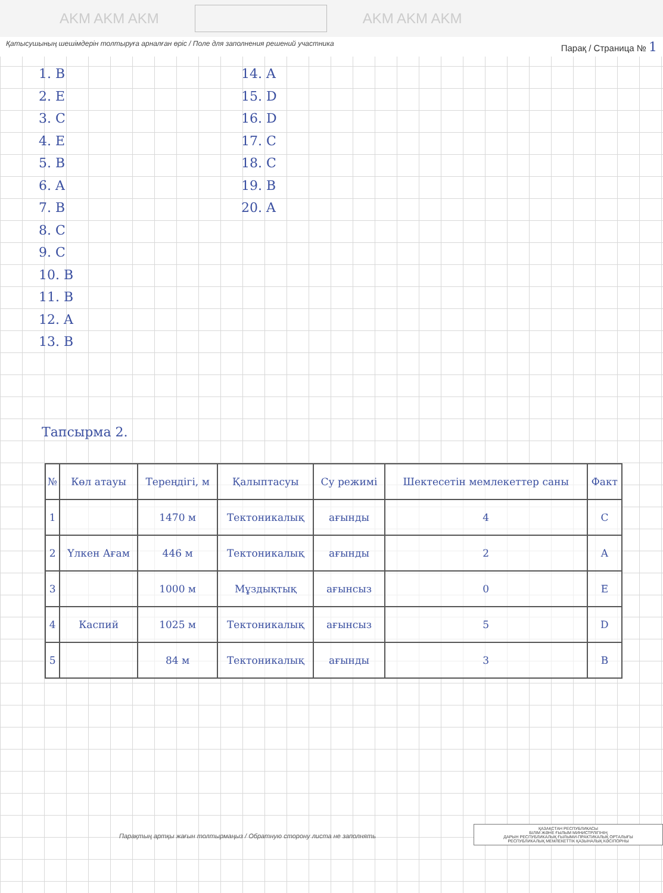AKM AKM AKM
AKM AKM AKM
Қатысушының шешімдерін толтыруға арналған өріс / Поле для заполнения решений участника Парақ / Страница № 1
1. B
2. E
3. C
4. E
5. B
6. A
7. B
8. C
9. C
10. B
11. B
12. A
13. B
14. A
15. D
16. D
17. C
18. C
19. B
20. A
Тапсырма 2.
| № | Көл атауы | Тереңдігі, м | Қалыптасуы | Су режимі | Шектесетін мемлекеттер саны | Факт |
| 1 | | 1470 м | Тектоникалық | ағынды | 4 | C |
| 2 | Үлкен Ағам | 446 м | Тектоникалық | ағынды | 2 | A |
| 3 | | 1000 м | Мұздықтық | ағынсыз | 0 | E |
| 4 | Каспий | 1025 м | Тектоникалық | ағынсыз | 5 | D |
| 5 | | 84 м | Тектоникалық | ағынды | 3 | B |
Парақтың артқы жағын толтырмаңыз / Обратную сторону листа не заполнять
ҚАЗАҚСТАН РЕСПУБЛИКАСЫ
БІЛІМ ЖӘНЕ ҒЫЛЫМ МИНИСТРЛІГІНІҢ
ДАРЫН РЕСПУБЛИКАЛЫҚ ҒЫЛЫМИ-ПРАКТИКАЛЫҚ ОРТАЛЫҒЫ
РЕСПУБЛИКАЛЫҚ МЕМЛЕКЕТТІК ҚАЗЫНАЛЫҚ КӘСІПОРНЫ